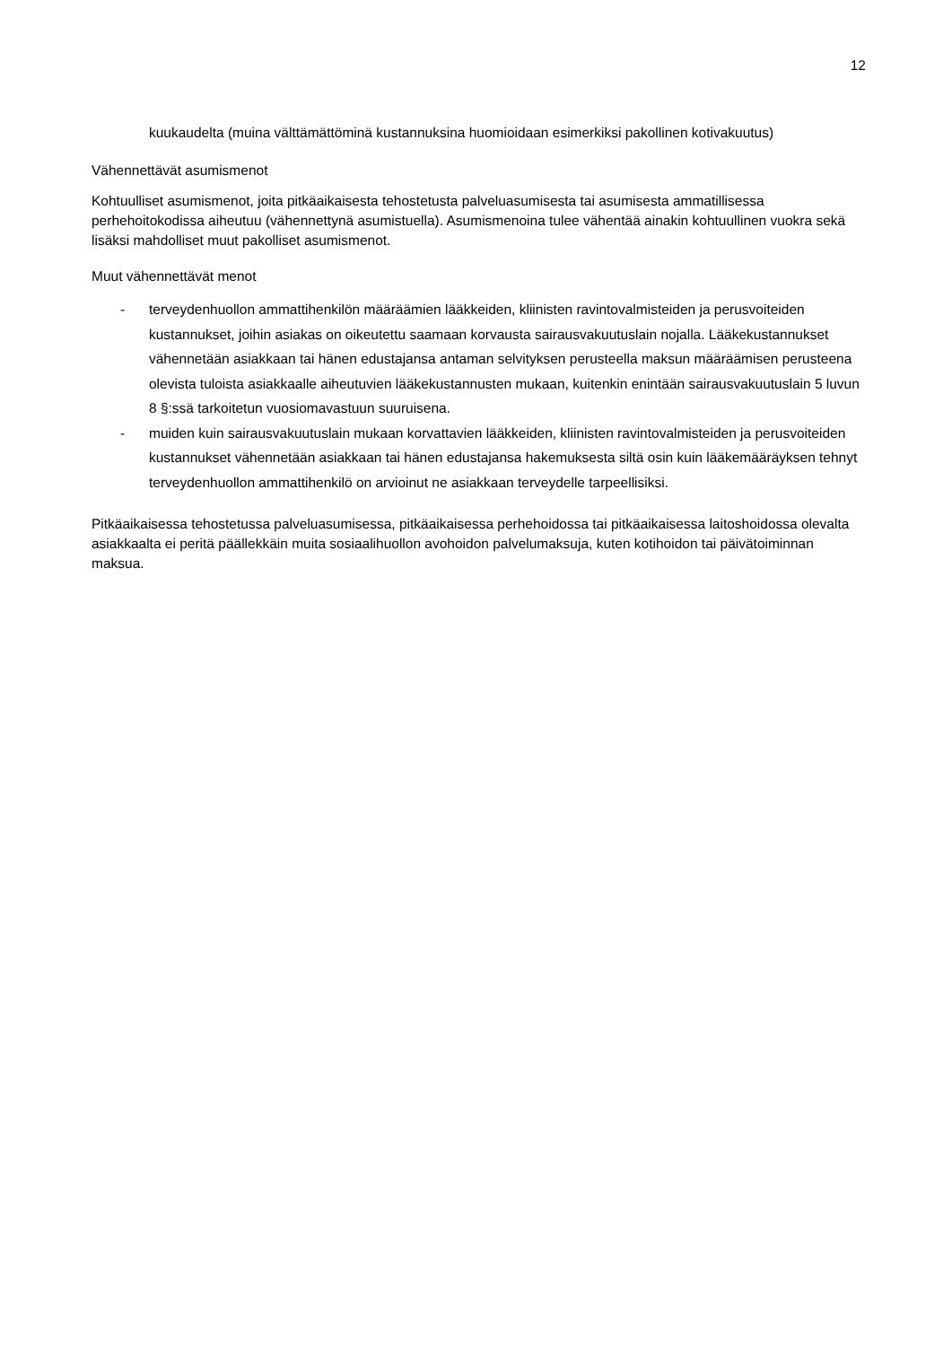12
kuukaudelta (muina välttämättöminä kustannuksina huomioidaan esimerkiksi pakollinen kotivakuutus)
Vähennettävät asumismenot
Kohtuulliset asumismenot, joita pitkäaikaisesta tehostetusta palveluasumisesta tai asumisesta ammatillisessa perhehoitokodissa aiheutuu (vähennettynä asumistuella). Asumismenoina tulee vähentää ainakin kohtuullinen vuokra sekä lisäksi mahdolliset muut pakolliset asumismenot.
Muut vähennettävät menot
- terveydenhuollon ammattihenkilön määräämien lääkkeiden, kliinisten ravintovalmisteiden ja perusvoiteiden kustannukset, joihin asiakas on oikeutettu saamaan korvausta sairausvakuutuslain nojalla. Lääkekustannukset vähennetään asiakkaan tai hänen edustajansa antaman selvityksen perusteella maksun määräämisen perusteena olevista tuloista asiakkaalle aiheutuvien lääkekustannusten mukaan, kuitenkin enintään sairausvakuutuslain 5 luvun 8 §:ssä tarkoitetun vuosiomavastuun suuruisena.
- muiden kuin sairausvakuutuslain mukaan korvattavien lääkkeiden, kliinisten ravintovalmisteiden ja perusvoiteiden kustannukset vähennetään asiakkaan tai hänen edustajansa hakemuksesta siltä osin kuin lääkemääräyksen tehnyt terveydenhuollon ammattihenkilö on arvioinut ne asiakkaan terveydelle tarpeellisiksi.
Pitkäaikaisessa tehostetussa palveluasumisessa, pitkäaikaisessa perhehoidossa tai pitkäaikaisessa laitoshoidossa olevalta asiakkaalta ei peritä päällekkäin muita sosiaalihuollon avohoidon palvelumaksuja, kuten kotihoidon tai päivätoiminnan maksua.